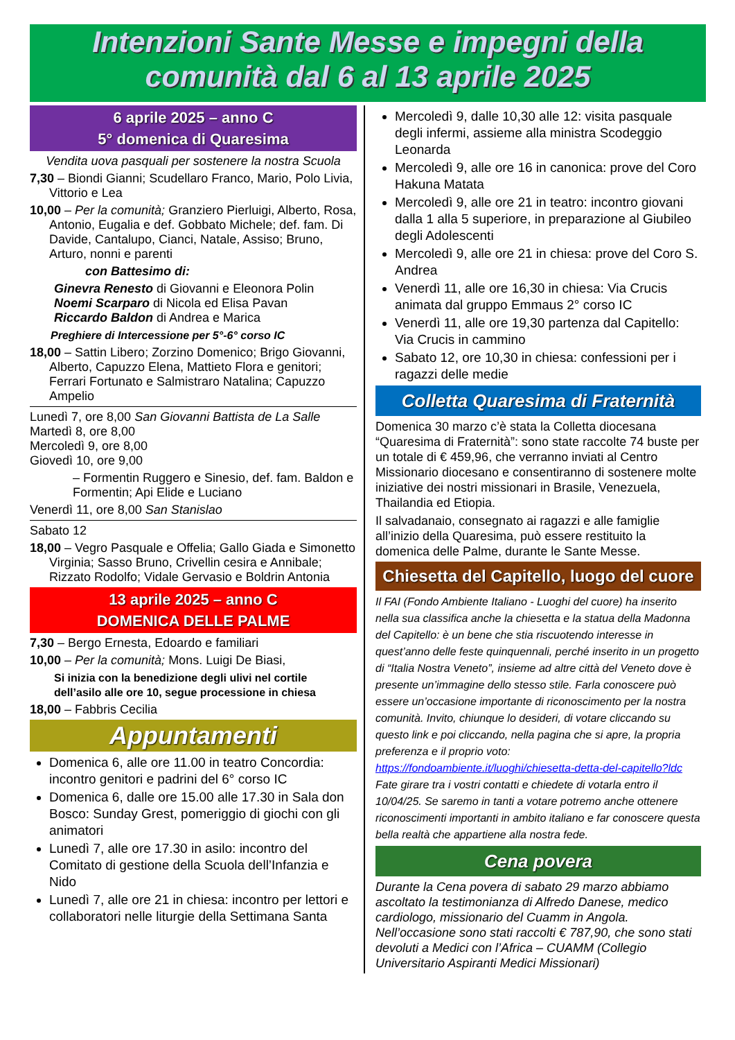Intenzioni Sante Messe e impegni della
comunità dal 6 al 13 aprile 2025
6 aprile 2025 – anno C
5° domenica di Quaresima
Vendita uova pasquali per sostenere la nostra Scuola
7,30 – Biondi Gianni; Scudellaro Franco, Mario, Polo Livia, Vittorio e Lea
10,00 – Per la comunità; Granziero Pierluigi, Alberto, Rosa, Antonio, Eugalia e def. Gobbato Michele; def. fam. Di Davide, Cantalupo, Cianci, Natale, Assiso; Bruno, Arturo, nonni e parenti
con Battesimo di:
Ginevra Renesto di Giovanni e Eleonora Polin
Noemi Scarparo di Nicola ed Elisa Pavan
Riccardo Baldon di Andrea e Marica
Preghiere di Intercessione per 5°-6° corso IC
18,00 – Sattin Libero; Zorzino Domenico; Brigo Giovanni, Alberto, Capuzzo Elena, Mattieto Flora e genitori; Ferrari Fortunato e Salmistraro Natalina; Capuzzo Ampelio
Lunedì 7, ore 8,00 San Giovanni Battista de La Salle
Martedì 8, ore 8,00
Mercoledì 9, ore 8,00
Giovedì 10, ore 9,00
– Formentin Ruggero e Sinesio, def. fam. Baldon e Formentin; Api Elide e Luciano
Venerdì 11, ore 8,00 San Stanislao
Sabato 12
18,00 – Vegro Pasquale e Offelia; Gallo Giada e Simonetto Virginia; Sasso Bruno, Crivellin cesira e Annibale; Rizzato Rodolfo; Vidale Gervasio e Boldrin Antonia
13 aprile 2025 – anno C
DOMENICA DELLE PALME
7,30 – Bergo Ernesta, Edoardo e familiari
10,00 – Per la comunità; Mons. Luigi De Biasi,
Si inizia con la benedizione degli ulivi nel cortile dell’asilo alle ore 10, segue processione in chiesa
18,00 – Fabbris Cecilia
Appuntamenti
Domenica 6, alle ore 11.00 in teatro Concordia: incontro genitori e padrini del 6° corso IC
Domenica 6, dalle ore 15.00 alle 17.30 in Sala don Bosco: Sunday Grest, pomeriggio di giochi con gli animatori
Lunedì 7, alle ore 17.30 in asilo: incontro del Comitato di gestione della Scuola dell’Infanzia e Nido
Lunedì 7, alle ore 21 in chiesa: incontro per lettori e collaboratori nelle liturgie della Settimana Santa
Mercoledì 9, dalle 10,30 alle 12: visita pasquale degli infermi, assieme alla ministra Scodeggio Leonarda
Mercoledì 9, alle ore 16 in canonica: prove del Coro Hakuna Matata
Mercoledì 9, alle ore 21 in teatro: incontro giovani dalla 1 alla 5 superiore, in preparazione al Giubileo degli Adolescenti
Mercoledì 9, alle ore 21 in chiesa: prove del Coro S. Andrea
Venerdì 11, alle ore 16,30 in chiesa: Via Crucis animata dal gruppo Emmaus 2° corso IC
Venerdì 11, alle ore 19,30 partenza dal Capitello: Via Crucis in cammino
Sabato 12, ore 10,30 in chiesa: confessioni per i ragazzi delle medie
Colletta Quaresima di Fraternità
Domenica 30 marzo c’è stata la Colletta diocesana “Quaresima di Fraternità”: sono state raccolte 74 buste per un totale di € 459,96, che verranno inviati al Centro Missionario diocesano e consentiranno di sostenere molte iniziative dei nostri missionari in Brasile, Venezuela, Thailandia ed Etiopia.
Il salvadanaio, consegnato ai ragazzi e alle famiglie all’inizio della Quaresima, può essere restituito la domenica delle Palme, durante le Sante Messe.
Chiesetta del Capitello, luogo del cuore
Il FAI (Fondo Ambiente Italiano - Luoghi del cuore) ha inserito nella sua classifica anche la chiesetta e la statua della Madonna del Capitello: è un bene che stia riscuotendo interesse in quest’anno delle feste quinquennali, perché inserito in un progetto di “Italia Nostra Veneto”, insieme ad altre città del Veneto dove è presente un’immagine dello stesso stile. Farla conoscere può essere un’occasione importante di riconoscimento per la nostra comunità. Invito, chiunque lo desideri, di votare cliccando su questo link e poi cliccando, nella pagina che si apre, la propria preferenza e il proprio voto: https://fondoambiente.it/luoghi/chiesetta-detta-del-capitello?ldc Fate girare tra i vostri contatti e chiedete di votarla entro il 10/04/25. Se saremo in tanti a votare potremo anche ottenere riconoscimenti importanti in ambito italiano e far conoscere questa bella realtà che appartiene alla nostra fede.
Cena povera
Durante la Cena povera di sabato 29 marzo abbiamo ascoltato la testimonianza di Alfredo Danese, medico cardiologo, missionario del Cuamm in Angola. Nell’occasione sono stati raccolti € 787,90, che sono stati devoluti a Medici con l’Africa – CUAMM (Collegio Universitario Aspiranti Medici Missionari)